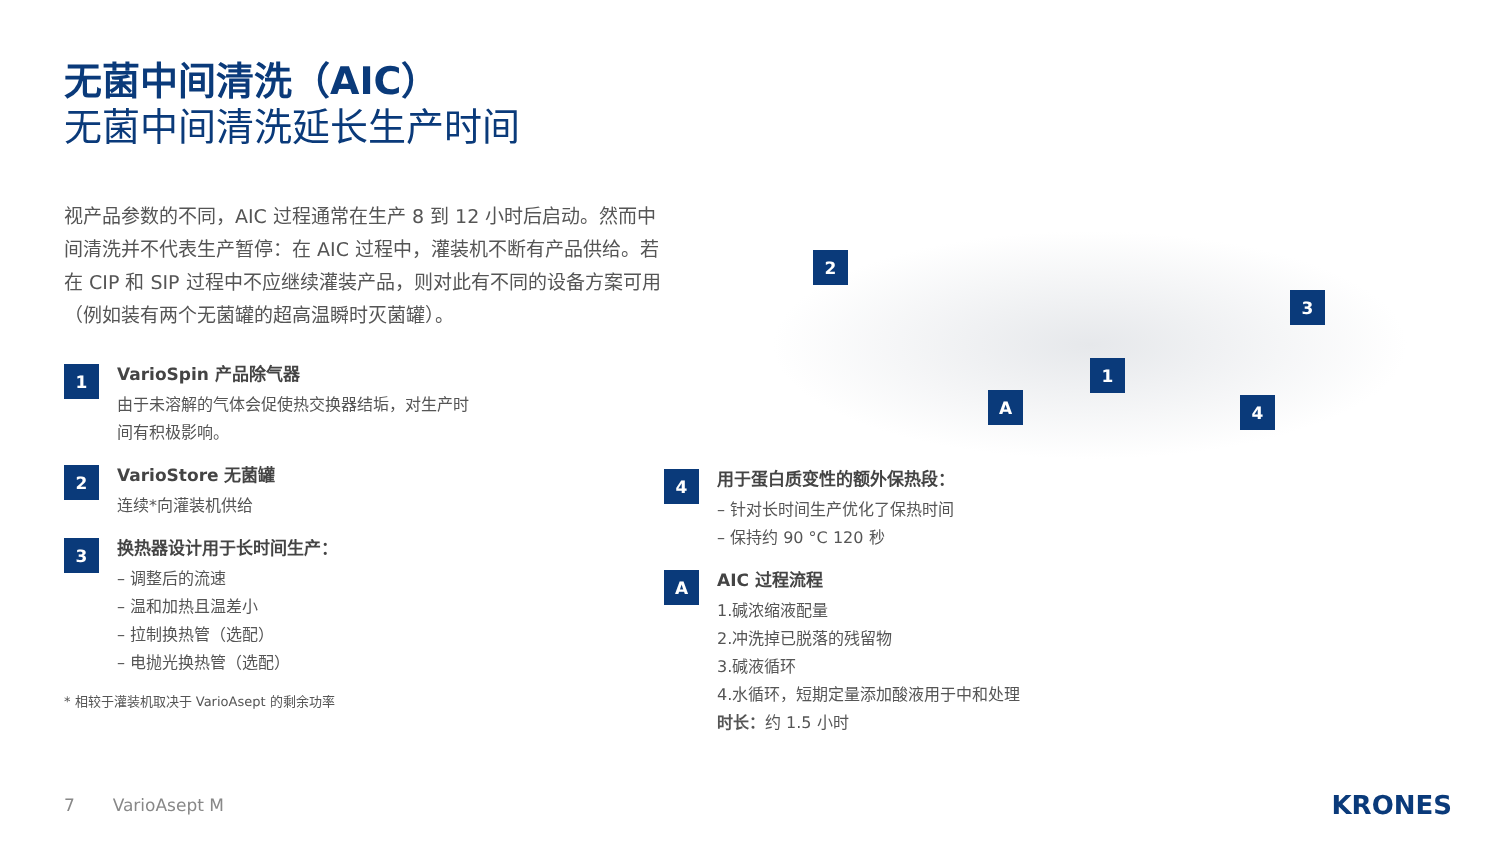无菌中间清洗（AIC）
无菌中间清洗延长生产时间
视产品参数的不同，AIC 过程通常在生产 8 到 12 小时后启动。然而中间清洗并不代表生产暂停：在 AIC 过程中，灌装机不断有产品供给。若在 CIP 和 SIP 过程中不应继续灌装产品，则对此有不同的设备方案可用（例如装有两个无菌罐的超高温瞬时灭菌罐）。
1
VarioSpin 产品除气器
由于未溶解的气体会促使热交换器结垢，对生产时
间有积极影响。
2
VarioStore 无菌罐
连续*向灌装机供给
3
换热器设计用于长时间生产：
– 调整后的流速
– 温和加热且温差小
– 拉制换热管（选配）
– 电抛光换热管（选配）
* 相较于灌装机取决于 VarioAsept 的剩余功率
2
3
1
A 4
4
用于蛋白质变性的额外保热段：
– 针对长时间生产优化了保热时间
– 保持约 90 °C 120 秒
A
AIC 过程流程
1.碱浓缩液配量
2.冲洗掉已脱落的残留物
3.碱液循环
4.水循环，短期定量添加酸液用于中和处理
时长：约 1.5 小时
7 VarioAsept M KRONES